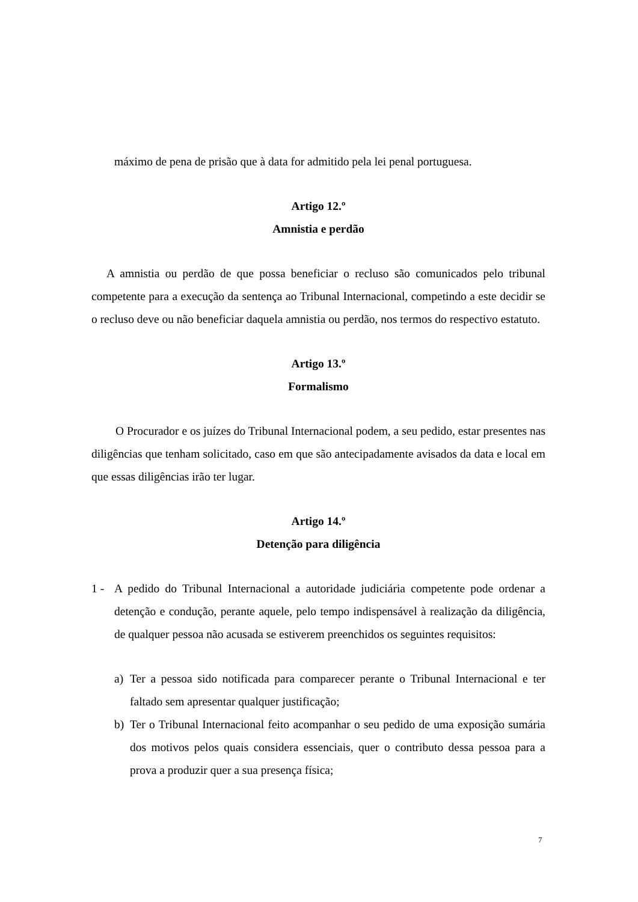máximo de pena de prisão que à data for admitido pela lei penal portuguesa.
Artigo 12.º
Amnistia e perdão
A amnistia ou perdão de que possa beneficiar o recluso são comunicados pelo tribunal competente para a execução da sentença ao Tribunal Internacional, competindo a este decidir se o recluso deve ou não beneficiar daquela amnistia ou perdão, nos termos do respectivo estatuto.
Artigo 13.º
Formalismo
O Procurador e os juízes do Tribunal Internacional podem, a seu pedido, estar presentes nas diligências que tenham solicitado, caso em que são antecipadamente avisados da data e local em que essas diligências irão ter lugar.
Artigo 14.º
Detenção para diligência
1 - A pedido do Tribunal Internacional a autoridade judiciária competente pode ordenar a detenção e condução, perante aquele, pelo tempo indispensável à realização da diligência, de qualquer pessoa não acusada se estiverem preenchidos os seguintes requisitos:
a) Ter a pessoa sido notificada para comparecer perante o Tribunal Internacional e ter faltado sem apresentar qualquer justificação;
b) Ter o Tribunal Internacional feito acompanhar o seu pedido de uma exposição sumária dos motivos pelos quais considera essenciais, quer o contributo dessa pessoa para a prova a produzir quer a sua presença física;
7